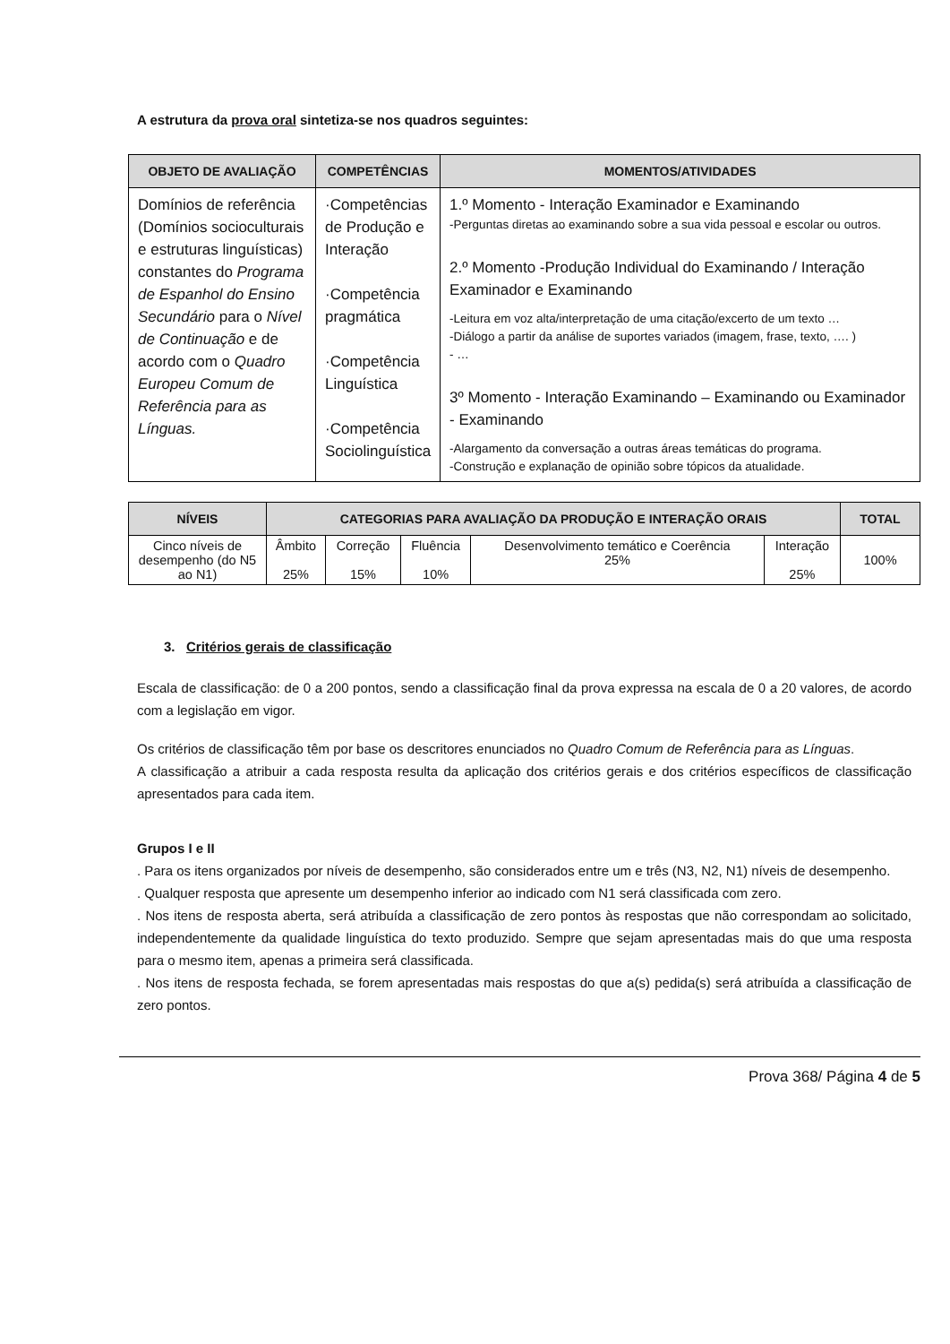A estrutura da prova oral sintetiza-se nos quadros seguintes:
| OBJETO DE AVALIAÇÃO | COMPETÊNCIAS | MOMENTOS/ATIVIDADES |
| --- | --- | --- |
| Domínios de referência (Domínios socioculturais e estruturas linguísticas) constantes do Programa de Espanhol do Ensino Secundário para o Nível de Continuação e de acordo com o Quadro Europeu Comum de Referência para as Línguas. | ·Competências de Produção e Interação ·Competência pragmática ·Competência Linguística ·Competência Sociolinguística | 1.º Momento - Interação Examinador e Examinando -Perguntas diretas ao examinando sobre a sua vida pessoal e escolar ou outros. 2.º Momento -Produção Individual do Examinando / Interação Examinador e Examinando -Leitura em voz alta/interpretação de uma citação/excerto de um texto … -Diálogo a partir da análise de suportes variados (imagem, frase, texto, …. ) - … 3º Momento - Interação Examinando – Examinando ou Examinador - Examinando -Alargamento da conversação a outras áreas temáticas do programa. -Construção e explanação de opinião sobre tópicos da atualidade. |
| NÍVEIS | CATEGORIAS PARA AVALIAÇÃO DA PRODUÇÃO E INTERAÇÃO ORAIS | | | | | TOTAL |
| --- | --- | --- | --- | --- | --- | --- |
| Cinco níveis de desempenho (do N5 ao N1) | Âmbito 25% | Correção 15% | Fluência 10% | Desenvolvimento temático e Coerência 25% | Interação 25% | 100% |
3. Critérios gerais de classificação
Escala de classificação: de 0 a 200 pontos, sendo a classificação final da prova expressa na escala de 0 a 20 valores, de acordo com a legislação em vigor.
Os critérios de classificação têm por base os descritores enunciados no Quadro Comum de Referência para as Línguas.
A classificação a atribuir a cada resposta resulta da aplicação dos critérios gerais e dos critérios específicos de classificação apresentados para cada item.
Grupos I e II
. Para os itens organizados por níveis de desempenho, são considerados entre um e três (N3, N2, N1) níveis de desempenho.
. Qualquer resposta que apresente um desempenho inferior ao indicado com N1 será classificada com zero.
. Nos itens de resposta aberta, será atribuída a classificação de zero pontos às respostas que não correspondam ao solicitado, independentemente da qualidade linguística do texto produzido. Sempre que sejam apresentadas mais do que uma resposta para o mesmo item, apenas a primeira será classificada.
. Nos itens de resposta fechada, se forem apresentadas mais respostas do que a(s) pedida(s) será atribuída a classificação de zero pontos.
Prova 368/ Página 4 de 5